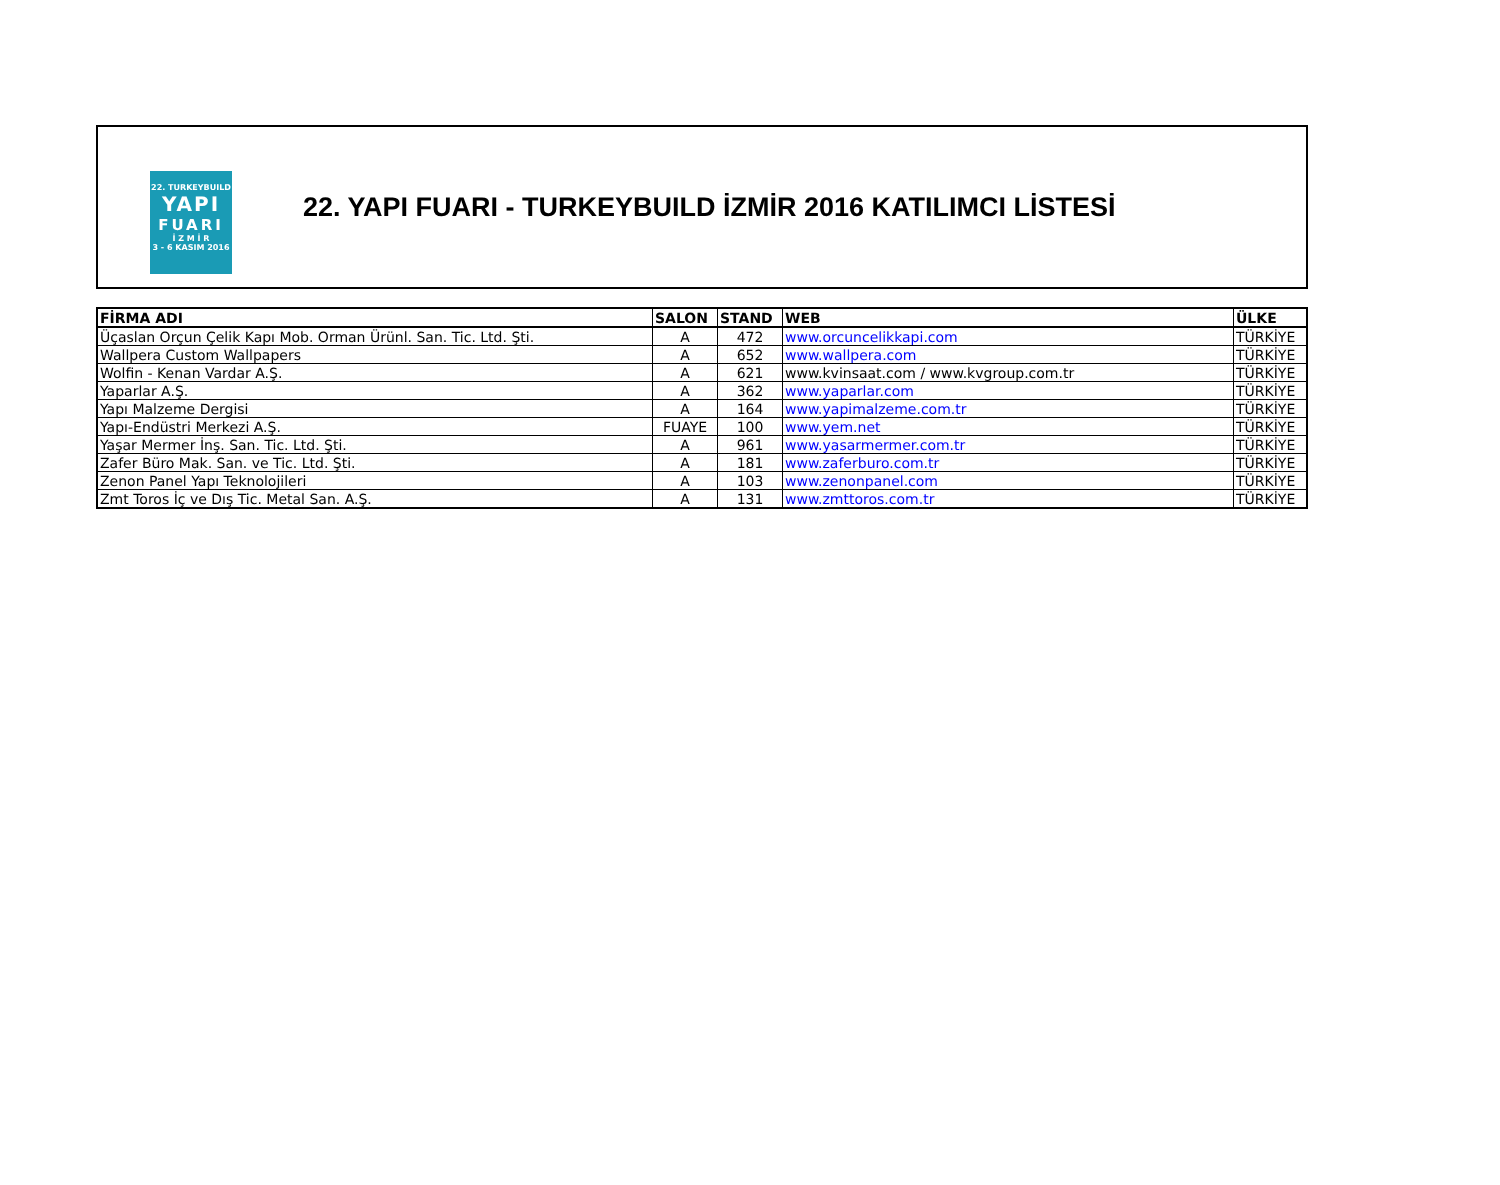22. TURKEYBUILD
YAPI
FUARI
İ Z M İ R
3 - 6 KASIM 2016
22. YAPI FUARI - TURKEYBUILD İZMİR 2016 KATILIMCI LİSTESİ
| FİRMA ADI | SALON | STAND | WEB | ÜLKE |
| --- | --- | --- | --- | --- |
| Üçaslan Orçun Çelik Kapı Mob. Orman Ürünl. San. Tic. Ltd. Şti. | A | 472 | www.orcuncelikkapi.com | TÜRKİYE |
| Wallpera Custom Wallpapers | A | 652 | www.wallpera.com | TÜRKİYE |
| Wolfin - Kenan Vardar A.Ş. | A | 621 | www.kvinsaat.com / www.kvgroup.com.tr | TÜRKİYE |
| Yaparlar A.Ş. | A | 362 | www.yaparlar.com | TÜRKİYE |
| Yapı Malzeme Dergisi | A | 164 | www.yapimalzeme.com.tr | TÜRKİYE |
| Yapı-Endüstri Merkezi A.Ş. | FUAYE | 100 | www.yem.net | TÜRKİYE |
| Yaşar Mermer İnş. San. Tic. Ltd. Şti. | A | 961 | www.yasarmermer.com.tr | TÜRKİYE |
| Zafer Büro Mak. San. ve Tic. Ltd. Şti. | A | 181 | www.zaferburo.com.tr | TÜRKİYE |
| Zenon Panel Yapı Teknolojileri | A | 103 | www.zenonpanel.com | TÜRKİYE |
| Zmt Toros İç ve Dış Tic. Metal San. A.Ş. | A | 131 | www.zmttoros.com.tr | TÜRKİYE |